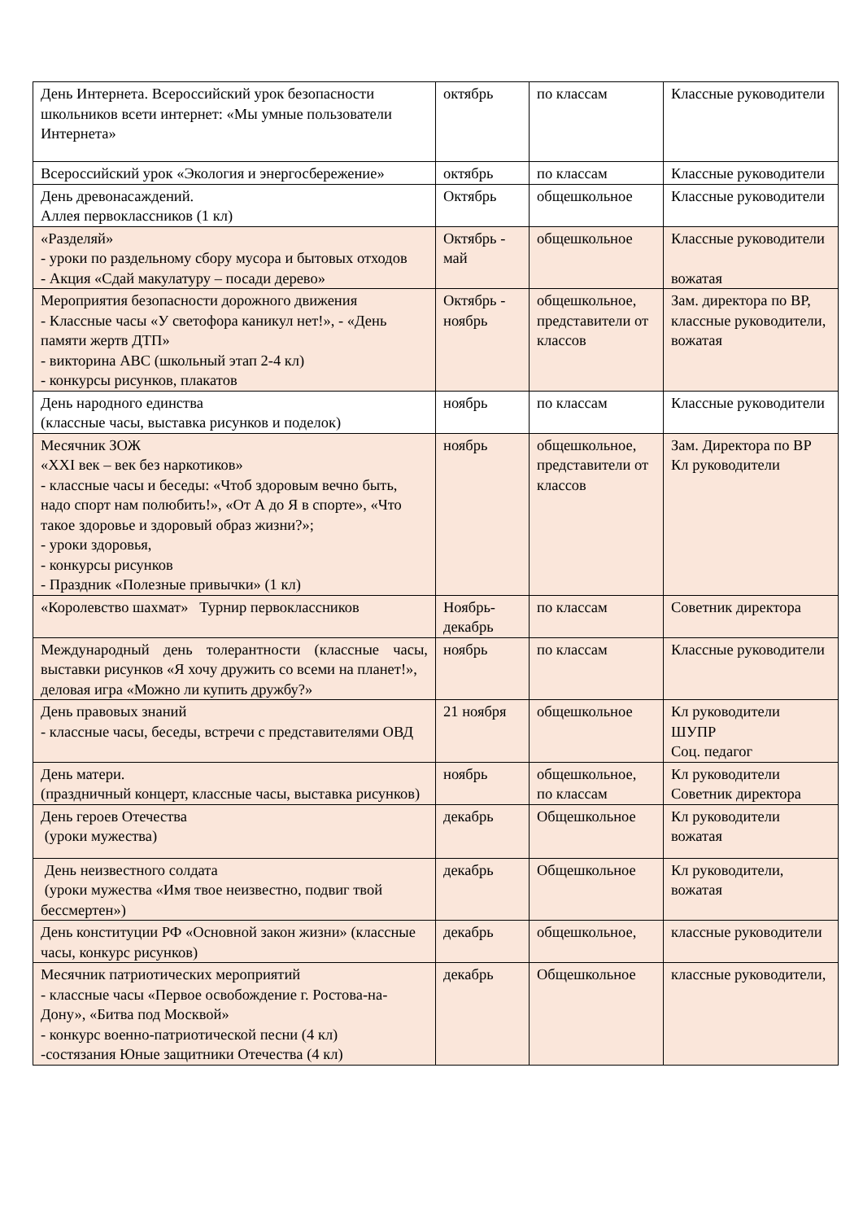| День Интернета. Всероссийский урок безопасности школьников всети интернет: «Мы умные пользователи Интернета» | октябрь | по классам | Классные руководители |
| Всероссийский урок «Экология и энергосбережение» | октябрь | по классам | Классные руководители |
| День древонасаждений. Аллея первоклассников (1 кл) | Октябрь | общешкольное | Классные руководители |
| «Разделяй» - уроки по раздельному сбору мусора и бытовых отходов - Акция «Сдай макулатуру – посади дерево» | Октябрь - май | общешкольное | Классные руководители вожатая |
| Мероприятия безопасности дорожного движения - Классные часы «У светофора каникул нет!», - «День памяти жертв ДТП» - викторина АВС (школьный этап 2-4 кл) - конкурсы рисунков, плакатов | Октябрь - ноябрь | общешкольное, представители от классов | Зам. директора по ВР, классные руководители, вожатая |
| День народного единства (классные часы, выставка рисунков и поделок) | ноябрь | по классам | Классные руководители |
| Месячник ЗОЖ «XXI век – век без наркотиков» - классные часы и беседы: «Чтоб здоровым вечно быть, надо спорт нам полюбить!», «От А до Я в спорте», «Что такое здоровье и здоровый образ жизни?»; - уроки здоровья, - конкурсы рисунков - Праздник «Полезные привычки» (1 кл) | ноябрь | общешкольное, представители от классов | Зам. Директора по ВР Кл руководители |
| «Королевство шахмат» Турнир первоклассников | Ноябрь-декабрь | по классам | Советник директора |
| Международный день толерантности (классные часы, выставки рисунков «Я хочу дружить со всеми на планет!», деловая игра «Можно ли купить дружбу?» | ноябрь | по классам | Классные руководители |
| День правовых знаний - классные часы, беседы, встречи с представителями ОВД | 21 ноября | общешкольное | Кл руководители ШУПР Соц. педагог |
| День матери. (праздничный концерт, классные часы, выставка рисунков) | ноябрь | общешкольное, по классам | Кл руководители Советник директора |
| День героев Отечества (уроки мужества) | декабрь | Общешкольное | Кл руководители вожатая |
| День неизвестного солдата (уроки мужества «Имя твое неизвестно, подвиг твой бессмертен») | декабрь | Общешкольное | Кл руководители, вожатая |
| День конституции РФ «Основной закон жизни» (классные часы, конкурс рисунков) | декабрь | общешкольное, | классные руководители |
| Месячник патриотических мероприятий - классные часы «Первое освобождение г. Ростова-на-Дону», «Битва под Москвой» - конкурс военно-патриотической песни (4 кл) -состязания Юные защитники Отечества (4 кл) | декабрь | Общешкольное | классные руководители, |